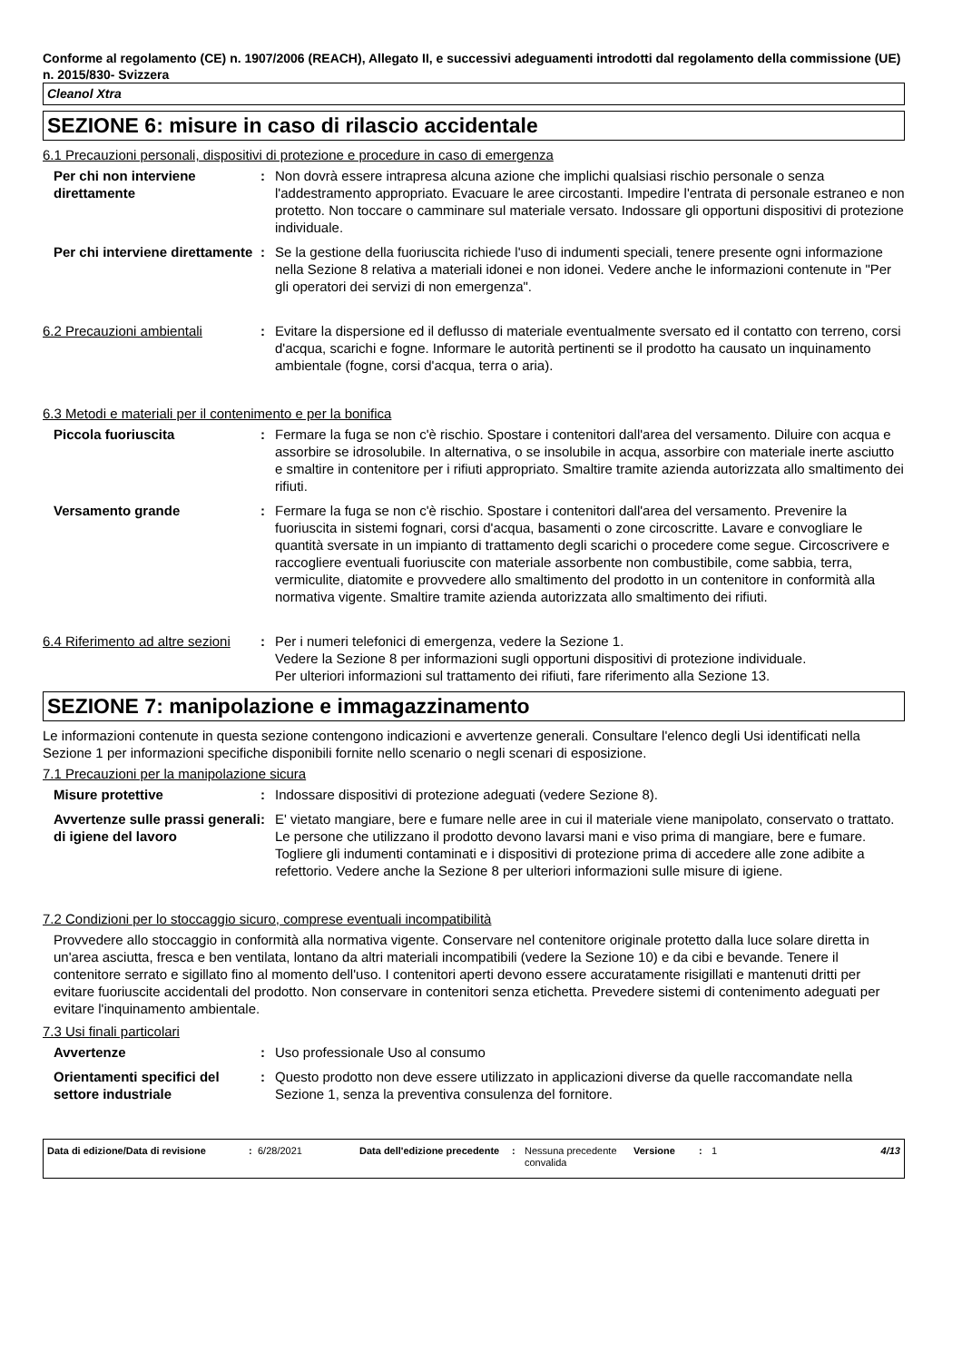Conforme al regolamento (CE) n. 1907/2006 (REACH), Allegato II, e successivi adeguamenti introdotti dal regolamento della commissione (UE) n. 2015/830- Svizzera
Cleanol Xtra
SEZIONE 6: misure in caso di rilascio accidentale
6.1 Precauzioni personali, dispositivi di protezione e procedure in caso di emergenza
Per chi non interviene direttamente
: Non dovrà essere intrapresa alcuna azione che implichi qualsiasi rischio personale o senza l'addestramento appropriato. Evacuare le aree circostanti. Impedire l'entrata di personale estraneo e non protetto. Non toccare o camminare sul materiale versato. Indossare gli opportuni dispositivi di protezione individuale.
Per chi interviene direttamente
: Se la gestione della fuoriuscita richiede l'uso di indumenti speciali, tenere presente ogni informazione nella Sezione 8 relativa a materiali idonei e non idonei. Vedere anche le informazioni contenute in "Per gli operatori dei servizi di non emergenza".
6.2 Precauzioni ambientali : Evitare la dispersione ed il deflusso di materiale eventualmente sversato ed il contatto con terreno, corsi d'acqua, scarichi e fogne. Informare le autorità pertinenti se il prodotto ha causato un inquinamento ambientale (fogne, corsi d'acqua, terra o aria).
6.3 Metodi e materiali per il contenimento e per la bonifica
Piccola fuoriuscita : Fermare la fuga se non c'è rischio. Spostare i contenitori dall'area del versamento. Diluire con acqua e assorbire se idrosolubile. In alternativa, o se insolubile in acqua, assorbire con materiale inerte asciutto e smaltire in contenitore per i rifiuti appropriato. Smaltire tramite azienda autorizzata allo smaltimento dei rifiuti.
Versamento grande : Fermare la fuga se non c'è rischio. Spostare i contenitori dall'area del versamento. Prevenire la fuoriuscita in sistemi fognari, corsi d'acqua, basamenti o zone circoscritte. Lavare e convogliare le quantità sversate in un impianto di trattamento degli scarichi o procedere come segue. Circoscrivere e raccogliere eventuali fuoriuscite con materiale assorbente non combustibile, come sabbia, terra, vermiculite, diatomite e provvedere allo smaltimento del prodotto in un contenitore in conformità alla normativa vigente. Smaltire tramite azienda autorizzata allo smaltimento dei rifiuti.
6.4 Riferimento ad altre sezioni
: Per i numeri telefonici di emergenza, vedere la Sezione 1.
Vedere la Sezione 8 per informazioni sugli opportuni dispositivi di protezione individuale.
Per ulteriori informazioni sul trattamento dei rifiuti, fare riferimento alla Sezione 13.
SEZIONE 7: manipolazione e immagazzinamento
Le informazioni contenute in questa sezione contengono indicazioni e avvertenze generali. Consultare l'elenco degli Usi identificati nella Sezione 1 per informazioni specifiche disponibili fornite nello scenario o negli scenari di esposizione.
7.1 Precauzioni per la manipolazione sicura
Misure protettive : Indossare dispositivi di protezione adeguati (vedere Sezione 8).
Avvertenze sulle prassi generali di igiene del lavoro
: E' vietato mangiare, bere e fumare nelle aree in cui il materiale viene manipolato, conservato o trattato. Le persone che utilizzano il prodotto devono lavarsi mani e viso prima di mangiare, bere e fumare. Togliere gli indumenti contaminati e i dispositivi di protezione prima di accedere alle zone adibite a refettorio. Vedere anche la Sezione 8 per ulteriori informazioni sulle misure di igiene.
7.2 Condizioni per lo stoccaggio sicuro, comprese eventuali incompatibilità
Provvedere allo stoccaggio in conformità alla normativa vigente. Conservare nel contenitore originale protetto dalla luce solare diretta in un'area asciutta, fresca e ben ventilata, lontano da altri materiali incompatibili (vedere la Sezione 10) e da cibi e bevande. Tenere il contenitore serrato e sigillato fino al momento dell'uso. I contenitori aperti devono essere accuratamente risigillati e mantenuti dritti per evitare fuoriuscite accidentali del prodotto. Non conservare in contenitori senza etichetta. Prevedere sistemi di contenimento adeguati per evitare l'inquinamento ambientale.
7.3 Usi finali particolari
Avvertenze : Uso professionale Uso al consumo
Orientamenti specifici del settore industriale
: Questo prodotto non deve essere utilizzato in applicazioni diverse da quelle raccomandate nella Sezione 1, senza la preventiva consulenza del fornitore.
Data di edizione/Data di revisione
: 6/28/2021 Data dell'edizione precedente
: Nessuna precedente convalida
Versione : 1 4/13